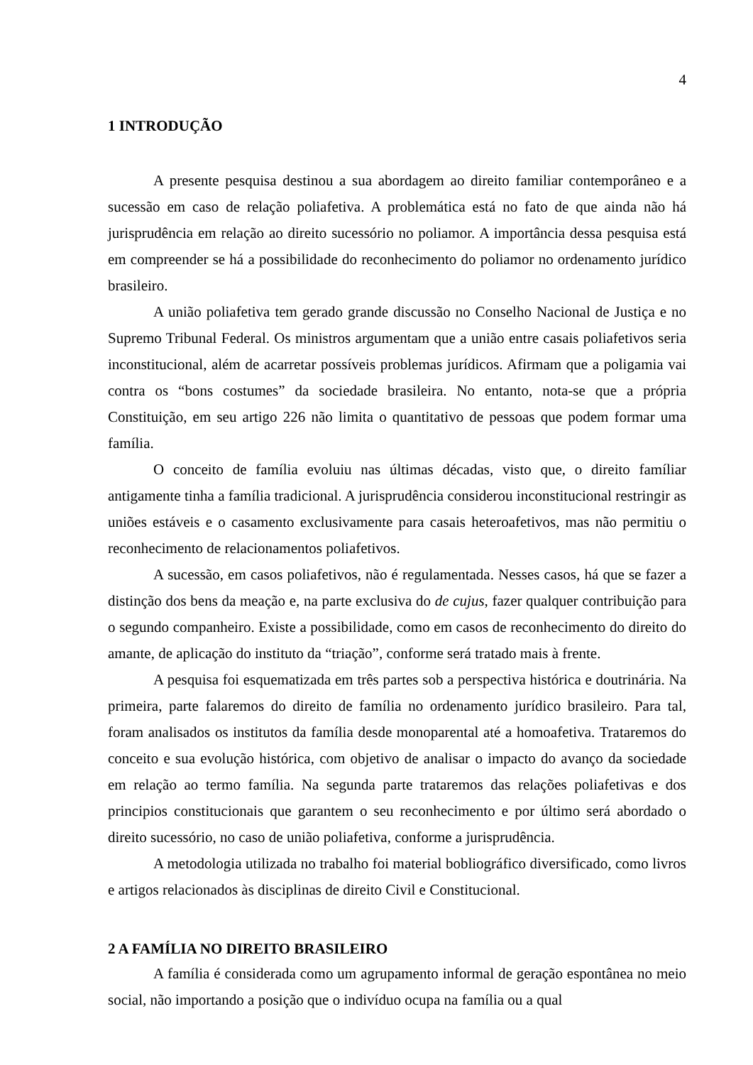4
1 INTRODUÇÃO
A presente pesquisa destinou a sua abordagem ao direito familiar contemporâneo e a sucessão em caso de relação poliafetiva. A problemática está no fato de que ainda não há jurisprudência em relação ao direito sucessório no poliamor. A importância dessa pesquisa está em compreender se há a possibilidade do reconhecimento do poliamor no ordenamento jurídico brasileiro.
A união poliafetiva tem gerado grande discussão no Conselho Nacional de Justiça e no Supremo Tribunal Federal. Os ministros argumentam que a união entre casais poliafetivos seria inconstitucional, além de acarretar possíveis problemas jurídicos. Afirmam que a poligamia vai contra os “bons costumes” da sociedade brasileira. No entanto, nota-se que a própria Constituição, em seu artigo 226 não limita o quantitativo de pessoas que podem formar uma família.
O conceito de família evoluiu nas últimas décadas, visto que, o direito famíliar antigamente tinha a família tradicional. A jurisprudência considerou inconstitucional restringir as uniões estáveis e o casamento exclusivamente para casais heteroafetivos, mas não permitiu o reconhecimento de relacionamentos poliafetivos.
A sucessão, em casos poliafetivos, não é regulamentada. Nesses casos, há que se fazer a distinção dos bens da meação e, na parte exclusiva do de cujus, fazer qualquer contribuição para o segundo companheiro. Existe a possibilidade, como em casos de reconhecimento do direito do amante, de aplicação do instituto da “triação”, conforme será tratado mais à frente.
A pesquisa foi esquematizada em três partes sob a perspectiva histórica e doutrinária. Na primeira, parte falaremos do direito de família no ordenamento jurídico brasileiro. Para tal, foram analisados os institutos da família desde monoparental até a homoafetiva. Trataremos do conceito e sua evolução histórica, com objetivo de analisar o impacto do avanço da sociedade em relação ao termo família. Na segunda parte trataremos das relações poliafetivas e dos principios constitucionais que garantem o seu reconhecimento e por último será abordado o direito sucessório, no caso de união poliafetiva, conforme a jurisprudência.
A metodologia utilizada no trabalho foi material bobliográfico diversificado, como livros e artigos relacionados às disciplinas de direito Civil e Constitucional.
2 A FAMÍLIA NO DIREITO BRASILEIRO
A família é considerada como um agrupamento informal de geração espontânea no meio social, não importando a posição que o indivíduo ocupa na família ou a qual